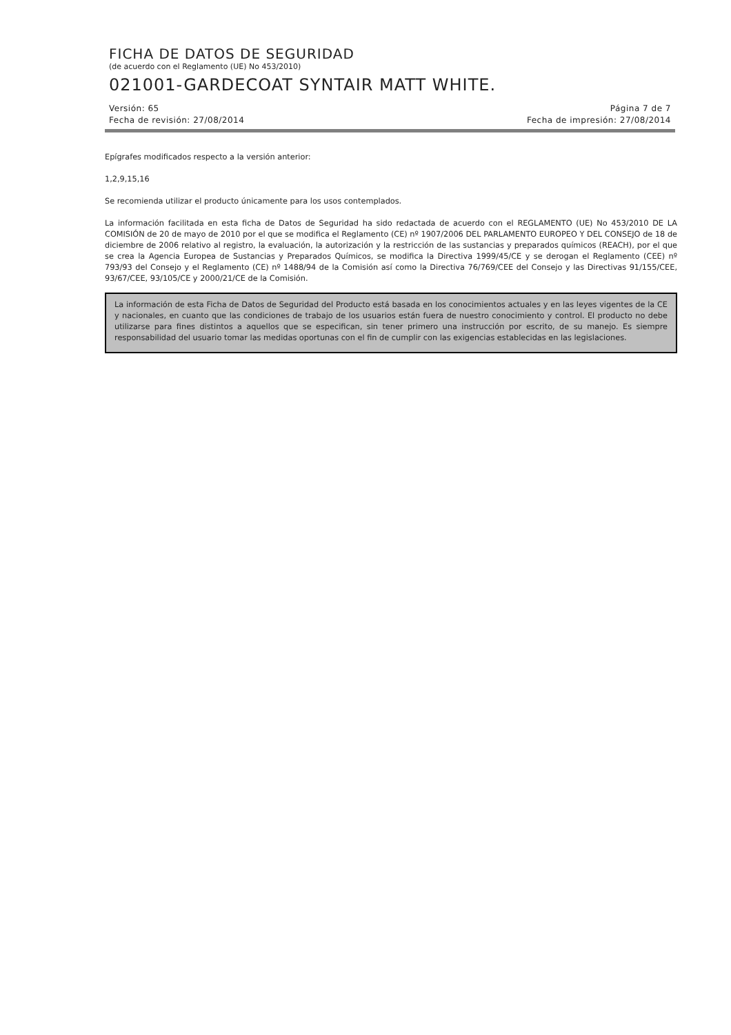FICHA DE DATOS DE SEGURIDAD
(de acuerdo con el Reglamento (UE) No 453/2010)
021001-GARDECOAT SYNTAIR MATT WHITE.
Versión: 65 Página 7 de 7
Fecha de revisión: 27/08/2014 Fecha de impresión: 27/08/2014
Epígrafes modificados respecto a la versión anterior:
1,2,9,15,16
Se recomienda utilizar el producto únicamente para los usos contemplados.
La información facilitada en esta ficha de Datos de Seguridad ha sido redactada de acuerdo con el REGLAMENTO (UE) No 453/2010 DE LA COMISIÓN de 20 de mayo de 2010 por el que se modifica el Reglamento (CE) nº 1907/2006 DEL PARLAMENTO EUROPEO Y DEL CONSEJO de 18 de diciembre de 2006 relativo al registro, la evaluación, la autorización y la restricción de las sustancias y preparados químicos (REACH), por el que se crea la Agencia Europea de Sustancias y Preparados Químicos, se modifica la Directiva 1999/45/CE y se derogan el Reglamento (CEE) nº 793/93 del Consejo y el Reglamento (CE) nº 1488/94 de la Comisión así como la Directiva 76/769/CEE del Consejo y las Directivas 91/155/CEE, 93/67/CEE, 93/105/CE y 2000/21/CE de la Comisión.
La información de esta Ficha de Datos de Seguridad del Producto está basada en los conocimientos actuales y en las leyes vigentes de la CE y nacionales, en cuanto que las condiciones de trabajo de los usuarios están fuera de nuestro conocimiento y control. El producto no debe utilizarse para fines distintos a aquellos que se especifican, sin tener primero una instrucción por escrito, de su manejo. Es siempre responsabilidad del usuario tomar las medidas oportunas con el fin de cumplir con las exigencias establecidas en las legislaciones.